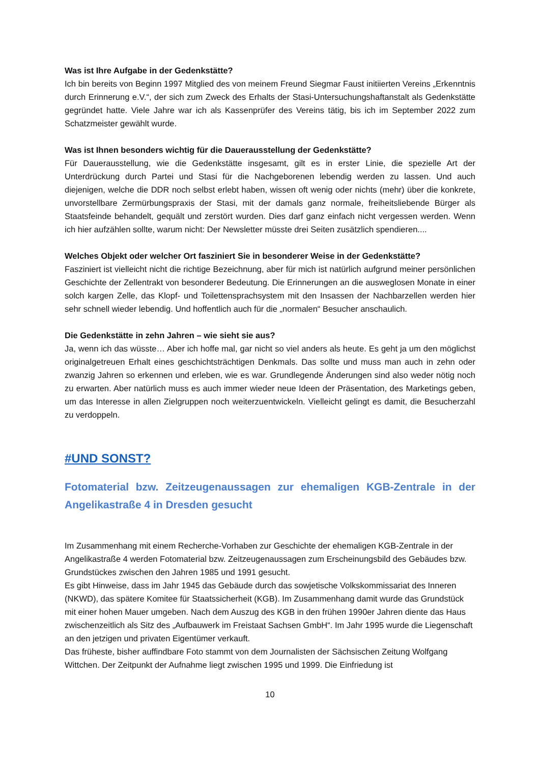Was ist Ihre Aufgabe in der Gedenkstätte?
Ich bin bereits von Beginn 1997 Mitglied des von meinem Freund Siegmar Faust initiierten Vereins „Erkenntnis durch Erinnerung e.V.“, der sich zum Zweck des Erhalts der Stasi-Untersuchungshaftanstalt als Gedenkstätte gegründet hatte. Viele Jahre war ich als Kassenprüfer des Vereins tätig, bis ich im September 2022 zum Schatzmeister gewählt wurde.
Was ist Ihnen besonders wichtig für die Dauerausstellung der Gedenkstätte?
Für Dauerausstellung, wie die Gedenkstätte insgesamt, gilt es in erster Linie, die spezielle Art der Unterdrückung durch Partei und Stasi für die Nachgeborenen lebendig werden zu lassen. Und auch diejenigen, welche die DDR noch selbst erlebt haben, wissen oft wenig oder nichts (mehr) über die konkrete, unvorstellbare Zermürbungspraxis der Stasi, mit der damals ganz normale, freiheitsliebende Bürger als Staatsfeinde behandelt, gequält und zerstört wurden. Dies darf ganz einfach nicht vergessen werden. Wenn ich hier aufzählen sollte, warum nicht: Der Newsletter müsste drei Seiten zusätzlich spendieren....
Welches Objekt oder welcher Ort fasziniert Sie in besonderer Weise in der Gedenkstätte?
Fasziniert ist vielleicht nicht die richtige Bezeichnung, aber für mich ist natürlich aufgrund meiner persönlichen Geschichte der Zellentrakt von besonderer Bedeutung. Die Erinnerungen an die ausweglosen Monate in einer solch kargen Zelle, das Klopf- und Toilettensprachsystem mit den Insassen der Nachbarzellen werden hier sehr schnell wieder lebendig. Und hoffentlich auch für die „normalen“ Besucher anschaulich.
Die Gedenkstätte in zehn Jahren – wie sieht sie aus?
Ja, wenn ich das wüsste… Aber ich hoffe mal, gar nicht so viel anders als heute. Es geht ja um den möglichst originalgetreuen Erhalt eines geschichtsträchtigen Denkmals. Das sollte und muss man auch in zehn oder zwanzig Jahren so erkennen und erleben, wie es war. Grundlegende Änderungen sind also weder nötig noch zu erwarten. Aber natürlich muss es auch immer wieder neue Ideen der Präsentation, des Marketings geben, um das Interesse in allen Zielgruppen noch weiterzuentwickeln. Vielleicht gelingt es damit, die Besucherzahl zu verdoppeln.
#UND SONST?
Fotomaterial bzw. Zeitzeugenaussagen zur ehemaligen KGB-Zentrale in der Angelikastraße 4 in Dresden gesucht
Im Zusammenhang mit einem Recherche-Vorhaben zur Geschichte der ehemaligen KGB-Zentrale in der Angelikastraße 4 werden Fotomaterial bzw. Zeitzeugenaussagen zum Erscheinungsbild des Gebäudes bzw. Grundstückes zwischen den Jahren 1985 und 1991 gesucht.
Es gibt Hinweise, dass im Jahr 1945 das Gebäude durch das sowjetische Volkskommissariat des Inneren (NKWD), das spätere Komitee für Staatssicherheit (KGB). Im Zusammenhang damit wurde das Grundstück mit einer hohen Mauer umgeben. Nach dem Auszug des KGB in den frühen 1990er Jahren diente das Haus zwischenzeitlich als Sitz des „Aufbauwerk im Freistaat Sachsen GmbH“. Im Jahr 1995 wurde die Liegenschaft an den jetzigen und privaten Eigentümer verkauft.
Das früheste, bisher auffindbare Foto stammt von dem Journalisten der Sächsischen Zeitung Wolfgang Wittchen. Der Zeitpunkt der Aufnahme liegt zwischen 1995 und 1999. Die Einfriedung ist
10